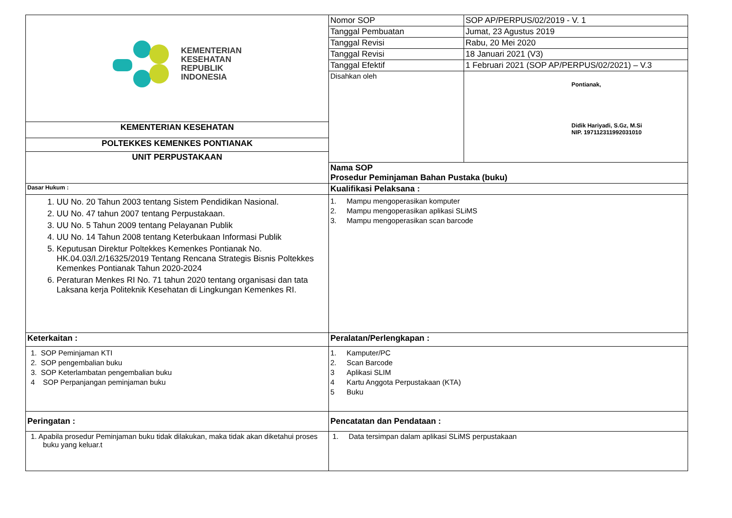| KEMENTERIAN KESEHATAN REPUBLIK INDONESIA | Nomor SOP | SOP AP/PERPUS/02/2019 - V. 1 |
| | Tanggal Pembuatan | Jumat, 23 Agustus 2019 |
| | Tanggal Revisi | Rabu, 20 Mei 2020 |
| | Tanggal Revisi | 18 Januari 2021 (V3) |
| | Tanggal Efektif | 1 Februari 2021 (SOP AP/PERPUS/02/2021) – V.3 |
| | Disahkan oleh | Pontianak, Didik Hariyadi, S.Gz, M.Si NIP. 197112311992031010 |
| KEMENTERIAN KESEHATAN | | |
| POLTEKKES KEMENKES PONTIANAK | | |
| UNIT PERPUSTAKAAN | | |
| | Nama SOP Prosedur Peminjaman Bahan Pustaka (buku) | |
| Dasar Hukum : | Kualifikasi Pelaksana : | |
| 1. UU No. 20 Tahun 2003 tentang Sistem Pendidikan Nasional. 2. UU No. 47 tahun 2007 tentang Perpustakaan. 3. UU No. 5 Tahun 2009 tentang Pelayanan Publik 4. UU No. 14 Tahun 2008 tentang Keterbukaan Informasi Publik 5. Keputusan Direktur Poltekkes Kemenkes Pontianak No. HK.04.03/I.2/16325/2019 Tentang Rencana Strategis Bisnis Poltekkes Kemenkes Pontianak Tahun 2020-2024 6. Peraturan Menkes RI No. 71 tahun 2020 tentang organisasi dan tata Laksana kerja Politeknik Kesehatan di Lingkungan Kemenkes RI. | 1. Mampu mengoperasikan komputer 2. Mampu mengoperasikan aplikasi SLiMS 3. Mampu mengoperasikan scan barcode | |
| Keterkaitan : | Peralatan/Perlengkapan : | |
| 1. SOP Peminjaman KTI 2. SOP pengembalian buku 3. SOP Keterlambatan pengembalian buku 4 SOP Perpanjangan peminjaman buku | 1. Kamputer/PC 2. Scan Barcode 3 Aplikasi SLIM 4 Kartu Anggota Perpustakaan (KTA) 5 Buku | |
| Peringatan : | Pencatatan dan Pendataan : | |
| 1. Apabila prosedur Peminjaman buku tidak dilakukan, maka tidak akan diketahui proses buku yang keluar.t | 1. Data tersimpan dalam aplikasi SLiMS perpustakaan | |